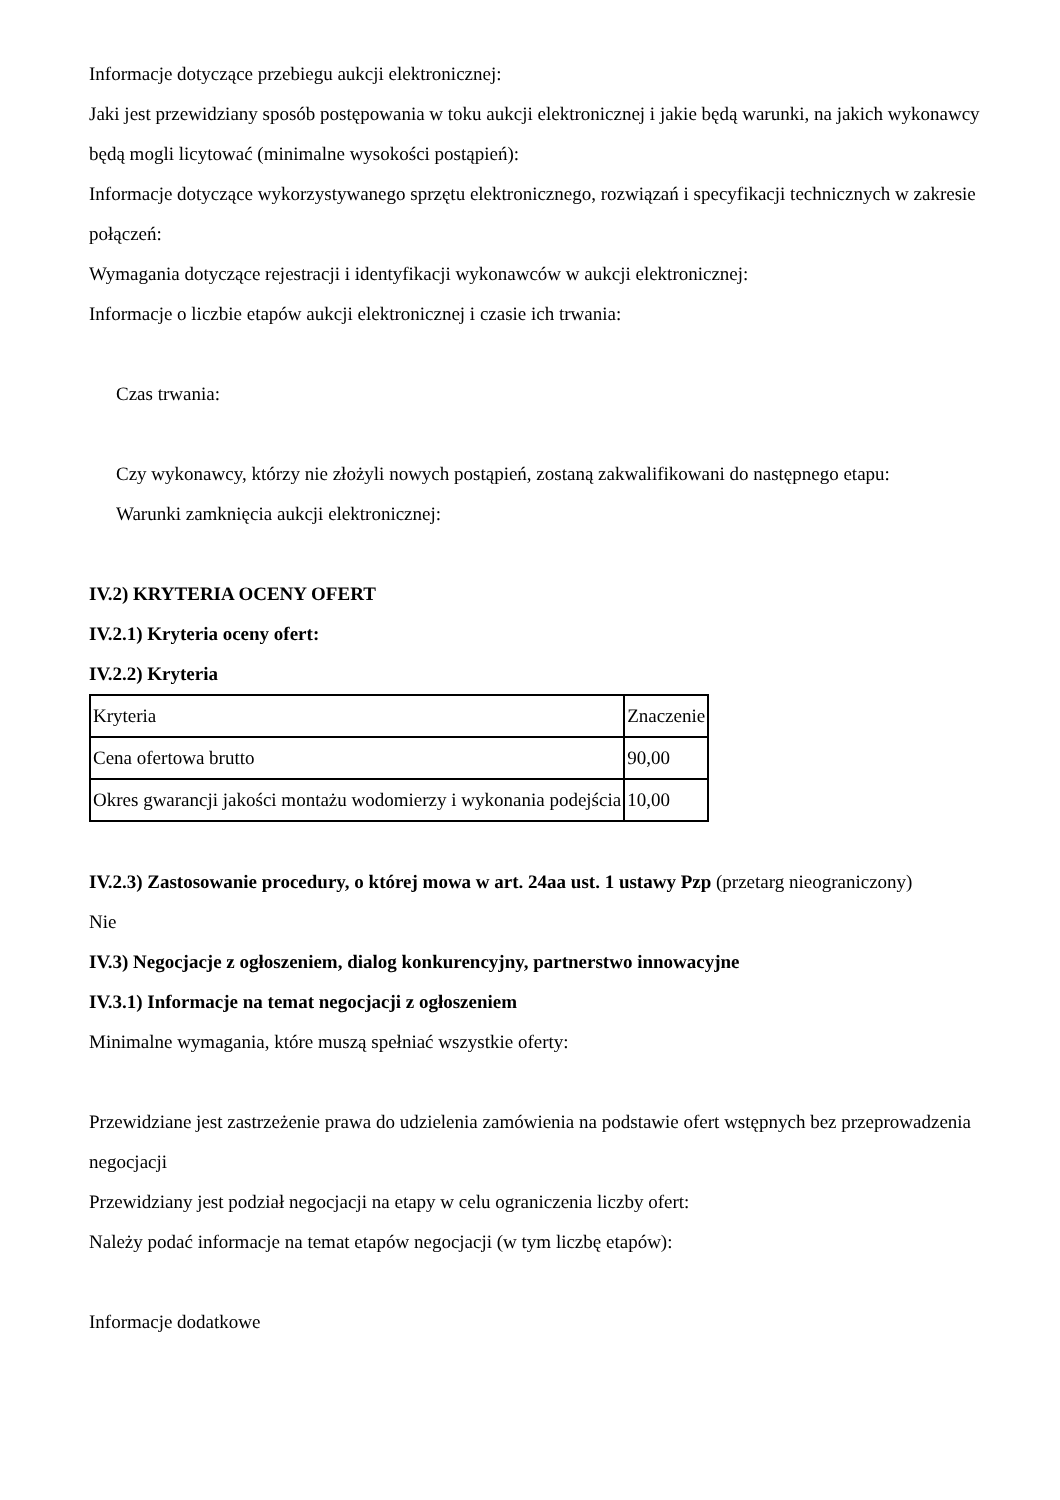Informacje dotyczące przebiegu aukcji elektronicznej:
Jaki jest przewidziany sposób postępowania w toku aukcji elektronicznej i jakie będą warunki, na jakich wykonawcy będą mogli licytować (minimalne wysokości postąpień):
Informacje dotyczące wykorzystywanego sprzętu elektronicznego, rozwiązań i specyfikacji technicznych w zakresie połączeń:
Wymagania dotyczące rejestracji i identyfikacji wykonawców w aukcji elektronicznej:
Informacje o liczbie etapów aukcji elektronicznej i czasie ich trwania:
Czas trwania:
Czy wykonawcy, którzy nie złożyli nowych postąpień, zostaną zakwalifikowani do następnego etapu:
Warunki zamknięcia aukcji elektronicznej:
IV.2) KRYTERIA OCENY OFERT
IV.2.1) Kryteria oceny ofert:
IV.2.2) Kryteria
| Kryteria | Znaczenie |
| Cena ofertowa brutto | 90,00 |
| Okres gwarancji jakości montażu wodomierzy i wykonania podejścia | 10,00 |
IV.2.3) Zastosowanie procedury, o której mowa w art. 24aa ust. 1 ustawy Pzp (przetarg nieograniczony)
Nie
IV.3) Negocjacje z ogłoszeniem, dialog konkurencyjny, partnerstwo innowacyjne
IV.3.1) Informacje na temat negocjacji z ogłoszeniem
Minimalne wymagania, które muszą spełniać wszystkie oferty:
Przewidziane jest zastrzeżenie prawa do udzielenia zamówienia na podstawie ofert wstępnych bez przeprowadzenia negocjacji
Przewidziany jest podział negocjacji na etapy w celu ograniczenia liczby ofert:
Należy podać informacje na temat etapów negocjacji (w tym liczbę etapów):
Informacje dodatkowe